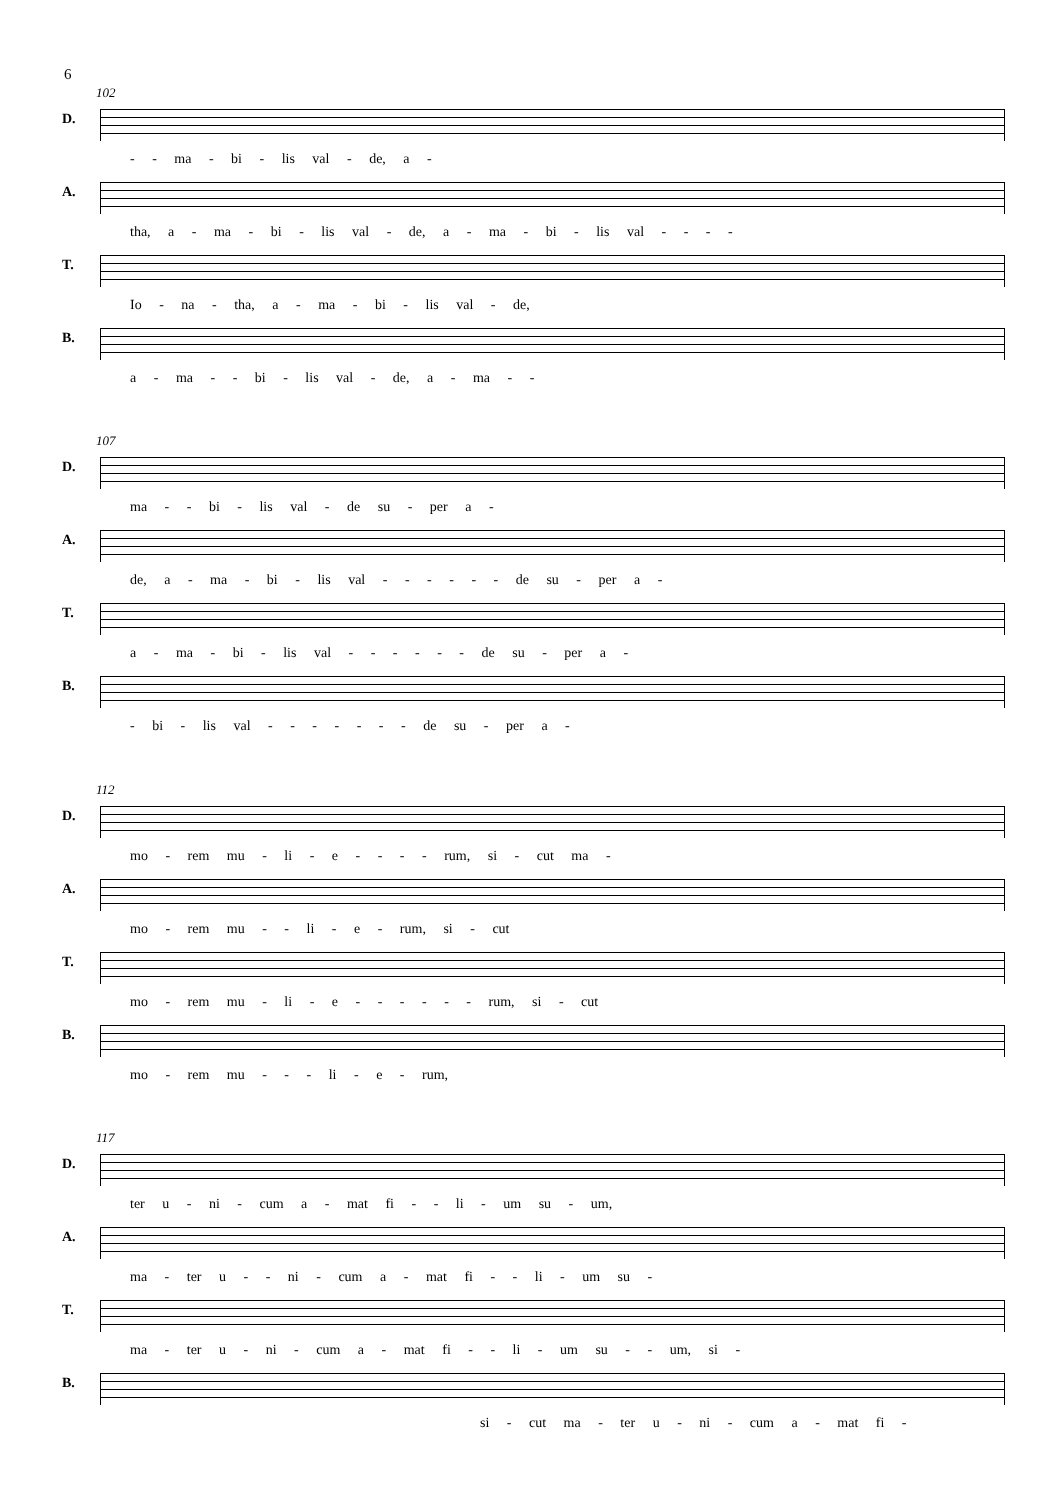6
102
D.
- - ma - bi - lis val - de, a -
A.
tha, a - ma - bi - lis val - de, a - ma - bi - lis val - - - -
T.
Io - na - tha, a - ma - bi - lis val - de,
B.
a - ma - - bi - lis val - de, a - ma - -
107
D.
ma - - bi - lis val - de su - per a -
A.
de, a - ma - bi - lis val - - - - - - de su - per a -
T.
a - ma - bi - lis val - - - - - - de su - per a -
B.
- bi - lis val - - - - - - - de su - per a -
112
D.
mo - rem mu - li - e - - - - rum, si - cut ma -
A.
mo - rem mu - - li - e - rum, si - cut
T.
mo - rem mu - li - e - - - - - - rum, si - cut
B.
mo - rem mu - - - li - e - rum,
117
D.
ter u - ni - cum a - mat fi - - li - um su - um,
A.
ma - ter u - - ni - cum a - mat fi - - li - um su -
T.
ma - ter u - ni - cum a - mat fi - - li - um su - - um, si -
B.
si - cut ma - ter u - ni - cum a - mat fi -